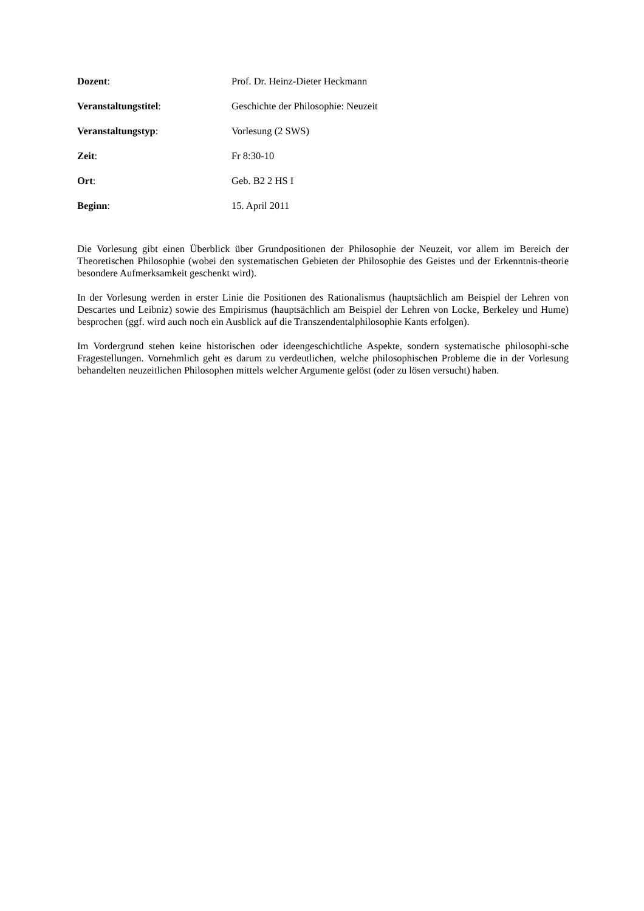Dozent: Prof. Dr. Heinz-Dieter Heckmann
Veranstaltungstitel: Geschichte der Philosophie: Neuzeit
Veranstaltungstyp: Vorlesung (2 SWS)
Zeit: Fr 8:30-10
Ort: Geb. B2 2 HS I
Beginn: 15. April 2011
Die Vorlesung gibt einen Überblick über Grundpositionen der Philosophie der Neuzeit, vor allem im Bereich der Theoretischen Philosophie (wobei den systematischen Gebieten der Philosophie des Geistes und der Erkenntnis-theorie besondere Aufmerksamkeit geschenkt wird).
In der Vorlesung werden in erster Linie die Positionen des Rationalismus (hauptsächlich am Beispiel der Lehren von Descartes und Leibniz) sowie des Empirismus (hauptsächlich am Beispiel der Lehren von Locke, Berkeley und Hume) besprochen (ggf. wird auch noch ein Ausblick auf die Transzendentalphilosophie Kants erfolgen).
Im Vordergrund stehen keine historischen oder ideengeschichtliche Aspekte, sondern systematische philosophi-sche Fragestellungen. Vornehmlich geht es darum zu verdeutlichen, welche philosophischen Probleme die in der Vorlesung behandelten neuzeitlichen Philosophen mittels welcher Argumente gelöst (oder zu lösen versucht) haben.